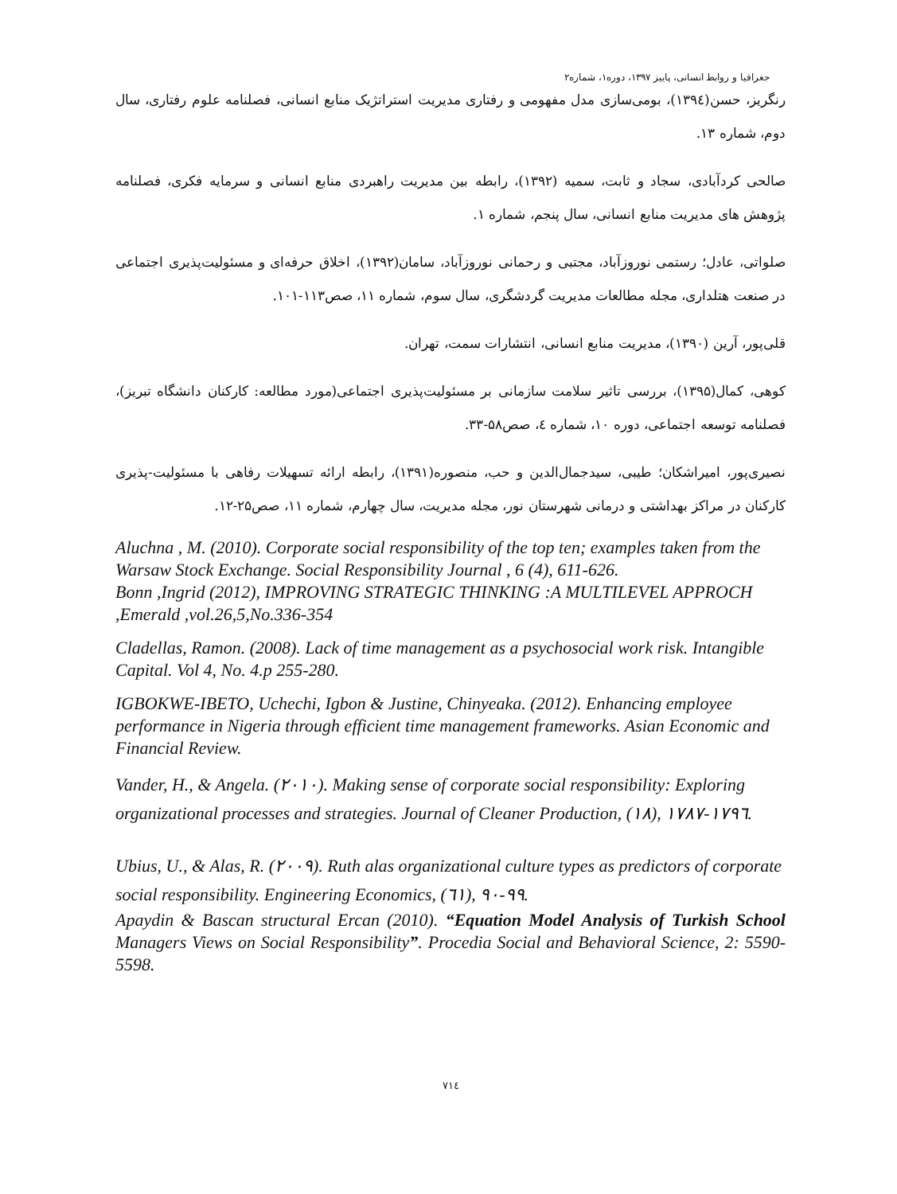جغرافیا و روابط انسانی، پاییز ۱۳۹۷، دوره۱، شماره۲
رنگریز، حسن(۱۳۹٤)، بومی‌سازی مدل مفهومی و رفتاری مدیریت استراتژیک منابع انسانی، فصلنامه علوم رفتاری، سال دوم، شماره ۱۳.
صالحی کردآبادی، سجاد و ثابت، سمیه (۱۳۹۲)، رابطه بین مدیریت راهبردی منابع انسانی و سرمایه فکری، فصلنامه پژوهش های مدیریت منابع انسانی، سال پنجم، شماره ۱.
صلواتی، عادل؛ رستمی نوروزآباد، مجتبی و رحمانی نوروزآباد، سامان(۱۳۹۲)، اخلاق حرفه‌ای و مسئولیت‌پذیری اجتماعی در صنعت هتلداری، مجله مطالعات مدیریت گردشگری، سال سوم، شماره ۱۱، صص۱۱۳-۱۰۱.
قلی‌پور، آرین (۱۳۹۰)، مدیریت منابع انسانی، انتشارات سمت، تهران.
کوهی، کمال(۱۳۹۵)، بررسی تاثیر سلامت سازمانی بر مسئولیت‌پذیری اجتماعی(مورد مطالعه: کارکنان دانشگاه تبریز)، فصلنامه توسعه اجتماعی، دوره ۱۰، شماره ٤، صص۵۸-۳۳.
نصیری‌پور، امیراشکان؛ طیبی، سیدجمال‌الدین و حب، منصوره(۱۳۹۱)، رابطه ارائه تسهیلات رفاهی با مسئولیت-پذیری کارکنان در مراکز بهداشتی و درمانی شهرستان نور، مجله مدیریت، سال چهارم، شماره ۱۱، صص۲۵-۱۲.
Aluchna , M. (2010). Corporate social responsibility of the top ten; examples taken from the Warsaw Stock Exchange. Social Responsibility Journal , 6 (4), 611-626.
Bonn ,Ingrid (2012), IMPROVING STRATEGIC THINKING :A MULTILEVEL APPROCH ,Emerald ,vol.26,5,No.336-354
Cladellas, Ramon. (2008). Lack of time management as a psychosocial work risk. Intangible Capital. Vol 4, No. 4.p 255-280.
IGBOKWE-IBETO, Uchechi, Igbon & Justine, Chinyeaka. (2012). Enhancing employee performance in Nigeria through efficient time management frameworks. Asian Economic and Financial Review.
Vander, H., & Angela. (۲۰۱۰). Making sense of corporate social responsibility: Exploring organizational processes and strategies. Journal of Cleaner Production, (۱۸), ۱۷۸۷-۱۷۹٦.
Ubius, U., & Alas, R. (۲۰۰۹). Ruth alas organizational culture types as predictors of corporate social responsibility. Engineering Economics, (٦۱), ۹۰-۹۹.
Apaydin & Bascan structural Ercan (2010). “Equation Model Analysis of Turkish School Managers Views on Social Responsibility”. Procedia Social and Behavioral Science, 2: 5590-5598.
۷۱٤